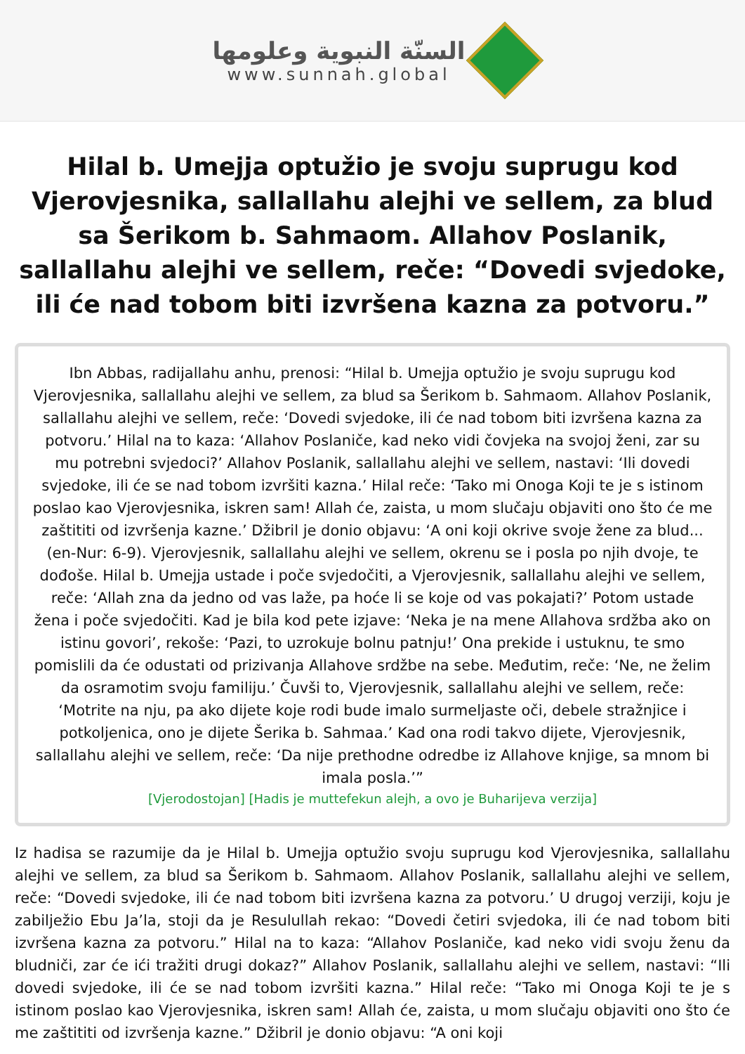السنّة النبوية وعلومها
www.sunnah.global
Hilal b. Umejja optužio je svoju suprugu kod Vjerovjesnika, sallallahu alejhi ve sellem, za blud sa Šerikom b. Sahmaom. Allahov Poslanik, sallallahu alejhi ve sellem, reče: “Dovedi svjedoke, ili će nad tobom biti izvršena kazna za potvoru.”
Ibn Abbas, radijallahu anhu, prenosi: “Hilal b. Umejja optužio je svoju suprugu kod Vjerovjesnika, sallallahu alejhi ve sellem, za blud sa Šerikom b. Sahmaom. Allahov Poslanik, sallallahu alejhi ve sellem, reče: ‘Dovedi svjedoke, ili će nad tobom biti izvršena kazna za potvoru.’ Hilal na to kaza: ‘Allahov Poslaniče, kad neko vidi čovjeka na svojoj ženi, zar su mu potrebni svjedoci?’ Allahov Poslanik, sallallahu alejhi ve sellem, nastavi: ‘Ili dovedi svjedoke, ili će se nad tobom izvršiti kazna.’ Hilal reče: ‘Tako mi Onoga Koji te je s istinom poslao kao Vjerovjesnika, iskren sam! Allah će, zaista, u mom slučaju objaviti ono što će me zaštititi od izvršenja kazne.’ Džibril je donio objavu: ‘A oni koji okrive svoje žene za blud... (en-Nur: 6-9). Vjerovjesnik, sallallahu alejhi ve sellem, okrenu se i posla po njih dvoje, te dođoše. Hilal b. Umejja ustade i poče svjedočiti, a Vjerovjesnik, sallallahu alejhi ve sellem, reče: ‘Allah zna da jedno od vas laže, pa hoće li se koje od vas pokajati?’ Potom ustade žena i poče svjedočiti. Kad je bila kod pete izjave: ‘Neka je na mene Allahova srdžba ako on istinu govori’, rekoše: ‘Pazi, to uzrokuje bolnu patnju!’ Ona prekide i ustuknu, te smo pomislili da će odustati od prizivanja Allahove srdžbe na sebe. Međutim, reče: ‘Ne, ne želim da osramotim svoju familiju.’ Čuvši to, Vjerovjesnik, sallallahu alejhi ve sellem, reče: ‘Motrite na nju, pa ako dijete koje rodi bude imalo surmeljaste oči, debele stražnjice i potkoljenica, ono je dijete Šerika b. Sahmaa.’ Kad ona rodi takvo dijete, Vjerovjesnik, sallallahu alejhi ve sellem, reče: ‘Da nije prethodne odredbe iz Allahove knjige, sa mnom bi imala posla.’”
[Vjerodostojan] [Hadis je muttefekun alejh, a ovo je Buharijeva verzija]
Iz hadisa se razumije da je Hilal b. Umejja optužio svoju suprugu kod Vjerovjesnika, sallallahu alejhi ve sellem, za blud sa Šerikom b. Sahmaom. Allahov Poslanik, sallallahu alejhi ve sellem, reče: “Dovedi svjedoke, ili će nad tobom biti izvršena kazna za potvoru.’ U drugoj verziji, koju je zabilježio Ebu Ja’la, stoji da je Resulullah rekao: “Dovedi četiri svjedoka, ili će nad tobom biti izvršena kazna za potvoru.” Hilal na to kaza: “Allahov Poslaniče, kad neko vidi svoju ženu da bludniči, zar će ići tražiti drugi dokaz?” Allahov Poslanik, sallallahu alejhi ve sellem, nastavi: “Ili dovedi svjedoke, ili će se nad tobom izvršiti kazna.” Hilal reče: “Tako mi Onoga Koji te je s istinom poslao kao Vjerovjesnika, iskren sam! Allah će, zaista, u mom slučaju objaviti ono što će me zaštititi od izvršenja kazne.” Džibril je donio objavu: “A oni koji